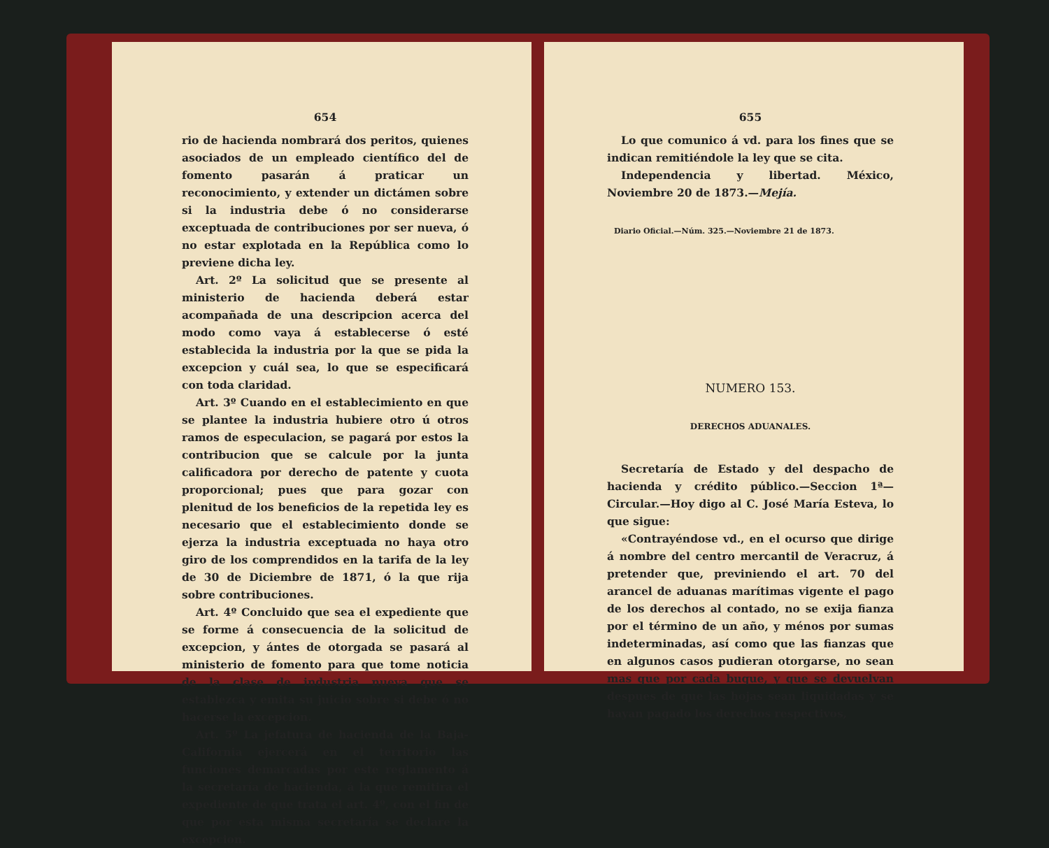654
rio de hacienda nombrará dos peritos, quienes asociados de un empleado científico del de fomento pasarán á praticar un reconocimiento, y extender un dictámen sobre si la industria debe ó no considerarse exceptuada de contribuciones por ser nueva, ó no estar explotada en la República como lo previene dicha ley.
Art. 2º La solicitud que se presente al ministerio de hacienda deberá estar acompañada de una descripcion acerca del modo como vaya á establecerse ó esté establecida la industria por la que se pida la excepcion y cuál sea, lo que se especificará con toda claridad.
Art. 3º Cuando en el establecimiento en que se plantee la industria hubiere otro ú otros ramos de especulacion, se pagará por estos la contribucion que se calcule por la junta calificadora por derecho de patente y cuota proporcional; pues que para gozar con plenitud de los beneficios de la repetida ley es necesario que el establecimiento donde se ejerza la industria exceptuada no haya otro giro de los comprendidos en la tarifa de la ley de 30 de Diciembre de 1871, ó la que rija sobre contribuciones.
Art. 4º Concluido que sea el expediente que se forme á consecuencia de la solicitud de excepcion, y ántes de otorgada se pasará al ministerio de fomento para que tome noticia de la clase de industria nueva que se establezca y emita su juicio sobre si debe ó no hacerse la excepcion.
Art. 5º La jefatura de hacienda de la Baja-California ejercerá en el territorio las funciones demarcadas por este reglamento á la secretaría de hacienda, á la que remitira el expediente de que trata el art. 4º, con el fin de que por esta misma secretaría se declare la excepcion.
655
Lo que comunico á vd. para los fines que se indican remitiéndole la ley que se cita.
Independencia y libertad. México, Noviembre 20 de 1873.—Mejía.
Diario Oficial.—Núm. 325.—Noviembre 21 de 1873.
NUMERO 153.
DERECHOS ADUANALES.
Secretaría de Estado y del despacho de hacienda y crédito público.—Seccion 1ª—Circular.—Hoy digo al C. José María Esteva, lo que sigue:
«Contrayéndose vd., en el ocurso que dirige á nombre del centro mercantil de Veracruz, á pretender que, previniendo el art. 70 del arancel de aduanas marítimas vigente el pago de los derechos al contado, no se exija fianza por el término de un año, y ménos por sumas indeterminadas, así como que las fianzas que en algunos casos pudieran otorgarse, no sean mas que por cada buque, y que se devuelvan despues de que las hojas sean liquidadas y se hayan pagado los derechos respectivos,